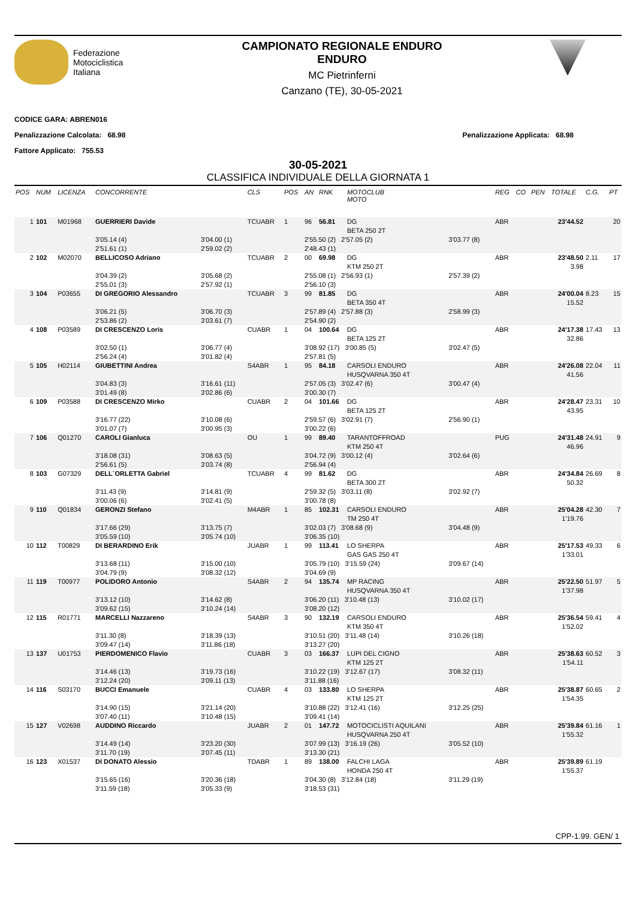Federazione
Motociclistica
Italiana
CAMPIONATO REGIONALE ENDURO
ENDURO
MC Pietrinferni
Canzano (TE), 30-05-2021
CODICE GARA: ABREN016
Penalizzazione Calcolata: 68.98 Penalizzazione Applicata: 68.98
Fattore Applicato: 755.53
30-05-2021
CLASSIFICA INDIVIDUALE DELLA GIORNATA 1
| POS | NUM | LICENZA | CONCORRENTE | | CLS | POS | AN | RNK | MOTOCLUB MOTO | | REG | CO | PEN | TOTALE | C.G. | PT |
| --- | --- | --- | --- | --- | --- | --- | --- | --- | --- | --- | --- | --- | --- | --- | --- | --- |
| 1 | 101 | M01968 | GUERRIERI Davide | | TCUABR | 1 | 96 | 56.81 | DG BETA 250 2T | | ABR | | | 23'44.52 | | 20 |
| | | | 3'05.14 (4) 2'51.61 (1) | 3'04.00 (1) 2'59.02 (2) | | | 2'55.50 (2) 2'57.05 (2) 2'48.43 (1) | | | 3'03.77 (8) | | | | | | |
| 2 | 102 | M02070 | BELLICOSO Adriano | | TCUABR | 2 | 00 | 69.98 | DG KTM 250 2T | | ABR | | | 23'48.50 3.98 | 2.11 | 17 |
| | | | 3'04.39 (2) 2'55.01 (3) | 3'05.68 (2) 2'57.92 (1) | | | 2'55.08 (1) 2'56.93 (1) 2'56.10 (3) | | | 2'57.39 (2) | | | | | | |
| 3 | 104 | P03655 | DI GREGORIO Alessandro | | TCUABR | 3 | 99 | 81.85 | DG BETA 350 4T | | ABR | | | 24'00.04 15.52 | 8.23 | 15 |
| | | | 3'06.21 (5) 2'53.86 (2) | 3'06.70 (3) 3'03.61 (7) | | | 2'57.89 (4) 2'57.88 (3) 2'54.90 (2) | | | 2'58.99 (3) | | | | | | |
| 4 | 108 | P03589 | DI CRESCENZO Loris | | CUABR | 1 | 04 | 100.64 | DG BETA 125 2T | | ABR | | | 24'17.38 32.86 | 17.43 | 13 |
| | | | 3'02.50 (1) 2'56.24 (4) | 3'06.77 (4) 3'01.82 (4) | | | 3'08.92 (17) 3'00.85 (5) 2'57.81 (5) | | | 3'02.47 (5) | | | | | | |
| 5 | 105 | H02114 | GIUBETTINI Andrea | | S4ABR | 1 | 95 | 84.18 | CARSOLI ENDURO HUSQVARNA 350 4T | | ABR | | | 24'26.08 41.56 | 22.04 | 11 |
| | | | 3'04.83 (3) 3'01.49 (8) | 3'16.61 (11) 3'02.86 (6) | | | 2'57.05 (3) 3'02.47 (6) 3'00.30 (7) | | | 3'00.47 (4) | | | | | | |
| 6 | 109 | P03588 | DI CRESCENZO Mirko | | CUABR | 2 | 04 | 101.66 | DG BETA 125 2T | | ABR | | | 24'28.47 43.95 | 23.31 | 10 |
| | | | 3'16.77 (22) 3'01.07 (7) | 3'10.08 (6) 3'00.95 (3) | | | 2'59.57 (6) 3'02.91 (7) 3'00.22 (6) | | | 2'56.90 (1) | | | | | | |
| 7 | 106 | Q01270 | CAROLI Gianluca | | OU | 1 | 99 | 89.40 | TARANTOFFROAD KTM 250 4T | | PUG | | | 24'31.48 46.96 | 24.91 | 9 |
| | | | 3'18.08 (31) 2'56.61 (5) | 3'08.63 (5) 3'03.74 (8) | | | 3'04.72 (9) 3'00.12 (4) 2'56.94 (4) | | | 3'02.64 (6) | | | | | | |
| 8 | 103 | G07329 | DELL`ORLETTA Gabriel | | TCUABR | 4 | 99 | 81.62 | DG BETA 300 2T | | ABR | | | 24'34.84 50.32 | 26.69 | 8 |
| | | | 3'11.43 (9) 3'00.06 (6) | 3'14.81 (9) 3'02.41 (5) | | | 2'59.32 (5) 3'03.11 (8) 3'00.78 (8) | | | 3'02.92 (7) | | | | | | |
| 9 | 110 | Q01834 | GERONZI Stefano | | M4ABR | 1 | 85 | 102.31 | CARSOLI ENDURO TM 250 4T | | ABR | | | 25'04.28 1'19.76 | 42.30 | 7 |
| | | | 3'17.66 (29) 3'05.59 (10) | 3'13.75 (7) 3'05.74 (10) | | | 3'02.03 (7) 3'08.68 (9) 3'06.35 (10) | | | 3'04.48 (9) | | | | | | |
| 10 | 112 | T00829 | DI BERARDINO Erik | | JUABR | 1 | 99 | 113.41 | LO SHERPA GAS GAS 250 4T | | ABR | | | 25'17.53 1'33.01 | 49.33 | 6 |
| | | | 3'13.68 (11) 3'04.79 (9) | 3'15.00 (10) 3'08.32 (12) | | | 3'05.79 (10) 3'15.59 (24) 3'04.69 (9) | | | 3'09.67 (14) | | | | | | |
| 11 | 119 | T00977 | POLIDORO Antonio | | S4ABR | 2 | 94 | 135.74 | MP RACING HUSQVARNA 350 4T | | ABR | | | 25'22.50 1'37.98 | 51.97 | 5 |
| | | | 3'13.12 (10) 3'09.62 (15) | 3'14.62 (8) 3'10.24 (14) | | | 3'06.20 (11) 3'10.48 (13) 3'08.20 (12) | | | 3'10.02 (17) | | | | | | |
| 12 | 115 | R01771 | MARCELLI Nazzareno | | S4ABR | 3 | 90 | 132.19 | CARSOLI ENDURO KTM 350 4T | | ABR | | | 25'36.54 1'52.02 | 59.41 | 4 |
| | | | 3'11.30 (8) 3'09.47 (14) | 3'18.39 (13) 3'11.86 (18) | | | 3'10.51 (20) 3'11.48 (14) 3'13.27 (20) | | | 3'10.26 (18) | | | | | | |
| 13 | 137 | U01753 | PIERDOMENICO Flavio | | CUABR | 3 | 03 | 166.37 | LUPI DEL CIGNO KTM 125 2T | | ABR | | | 25'38.63 1'54.11 | 60.52 | 3 |
| | | | 3'14.46 (13) 3'12.24 (20) | 3'19.73 (16) 3'09.11 (13) | | | 3'10.22 (19) 3'12.67 (17) 3'11.88 (16) | | | 3'08.32 (11) | | | | | | |
| 14 | 116 | S03170 | BUCCI Emanuele | | CUABR | 4 | 03 | 133.80 | LO SHERPA KTM 125 2T | | ABR | | | 25'38.87 1'54.35 | 60.65 | 2 |
| | | | 3'14.90 (15) 3'07.40 (11) | 3'21.14 (20) 3'10.48 (15) | | | 3'10.88 (22) 3'12.41 (16) 3'09.41 (14) | | | 3'12.25 (25) | | | | | | |
| 15 | 127 | V02698 | AUDDINO Riccardo | | JUABR | 2 | 01 | 147.72 | MOTOCICLISTI AQUILANI HUSQVARNA 250 4T | | ABR | | | 25'39.84 1'55.32 | 61.16 | 1 |
| | | | 3'14.49 (14) 3'11.70 (19) | 3'23.20 (30) 3'07.45 (11) | | | 3'07.99 (13) 3'16.19 (26) 3'13.30 (21) | | | 3'05.52 (10) | | | | | | |
| 16 | 123 | X01537 | DI DONATO Alessio | | TDABR | 1 | 89 | 138.00 | FALCHI LAGA HONDA 250 4T | | ABR | | | 25'39.89 1'55.37 | 61.19 | |
| | | | 3'15.65 (16) 3'11.59 (18) | 3'20.36 (18) 3'05.33 (9) | | | 3'04.30 (8) 3'12.84 (18) 3'18.53 (31) | | | 3'11.29 (19) | | | | | | |
CPP-1.99. GEN/ 1